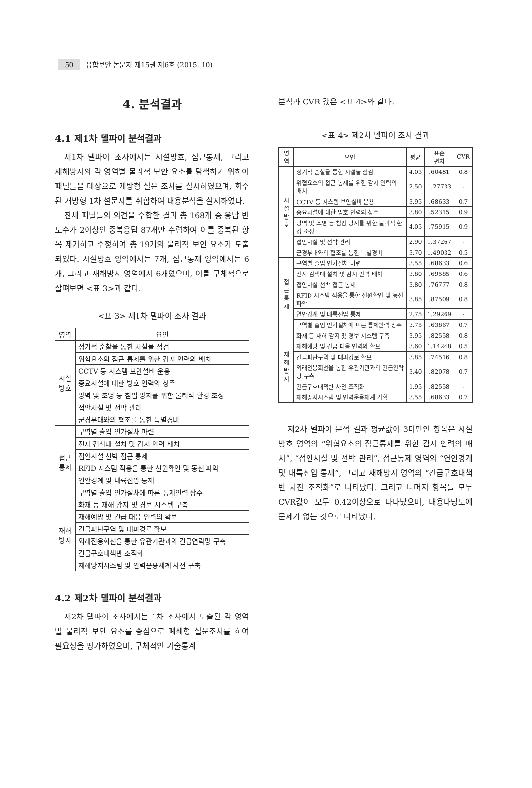50 융합보안 논문지 제15권 제6호 (2015. 10)
4. 분석결과
4.1 제1차 델파이 분석결과
제1차 델파이 조사에서는 시설방호, 접근통제, 그리고 재해방지의 각 영역별 물리적 보안 요소를 탐색하기 위하여 패널들을 대상으로 개방형 설문 조사를 실시하였으며, 회수된 개방형 1차 설문지를 취합하여 내용분석을 실시하였다.
전체 패널들의 의견을 수합한 결과 총 168개 중 응답 빈도수가 2이상인 중복응답 87개만 수렴하여 이를 중복된 항목 제거하고 수정하여 총 19개의 물리적 보안 요소가 도출되었다. 시설방호 영역에서는 7개, 접근통제 영역에서는 6개, 그리고 재해방지 영역에서 6개였으며, 이를 구체적으로 살펴보면 <표 3>과 같다.
<표 3> 제1차 델파이 조사 결과
| 영역 | 요인 |
| --- | --- |
| 시설 방호 | 정기적 순찰을 통한 시설물 점검 |
| | 위협요소의 접근 통제를 위한 감시 인력의 배치 |
| | CCTV 등 시스템 보안설비 운용 |
| | 중요시설에 대한 방호 인력의 상주 |
| | 방벽 및 조명 등 침입 방지를 위한 물리적 환경 조성 |
| | 접안시설 및 선박 관리 |
| | 군경부대와의 협조를 통한 특별경비 |
| 접근 통제 | 구역별 출입 인가절차 마련 |
| | 전자 검색대 설치 및 감시 인력 배치 |
| | 접안시설 선박 접근 통제 |
| | RFID 시스템 적용을 통한 신원확인 및 동선 파악 |
| | 연안경계 및 내륙진입 통제 |
| | 구역별 출입 인가절차에 따른 통제인력 상주 |
| 재해 방지 | 화재 등 재해 감지 및 경보 시스템 구축 |
| | 재해예방 및 긴급 대응 인력의 확보 |
| | 긴급피난구역 및 대피경로 확보 |
| | 외래전용회선을 통한 유관기관과의 긴급연락망 구축 |
| | 긴급구호대책반 조직화 |
| | 재해방지시스템 및 인력운용체계 사전 구축 |
4.2 제2차 델파이 분석결과
제2차 델파이 조사에서는 1차 조사에서 도출된 각 영역별 물리적 보안 요소를 중심으로 폐쇄형 설문조사를 하여 필요성을 평가하였으며, 구체적인 기술통계
분석과 CVR 값은 <표 4>와 같다.
<표 4> 제2차 델파이 조사 결과
| 영역 | 요인 | 평균 | 표준 편차 | CVR |
| --- | --- | --- | --- | --- |
| 시설 방호 | 정기적 순찰을 통한 시설물 점검 | 4.05 | .60481 | 0.8 |
| | 위협요소의 접근 통제를 위한 감시 인력의 배치 | 2.50 | 1.27733 | - |
| | CCTV 등 시스템 보안설비 운용 | 3.95 | .68633 | 0.7 |
| | 중요시설에 대한 방호 인력의 상주 | 3.80 | .52315 | 0.9 |
| | 방벽 및 조명 등 침입 방지를 위한 물리적 환경 조성 | 4.05 | .75915 | 0.9 |
| | 접안시설 및 선박 관리 | 2.90 | 1.37267 | - |
| | 군경부대와의 협조를 통한 특별경비 | 3.70 | 1.49032 | 0.5 |
| 접근 통제 | 구역별 출입 인가절차 마련 | 3.55 | .68633 | 0.6 |
| | 전자 검색대 설치 및 감시 인력 배치 | 3.80 | .69585 | 0.6 |
| | 접안시설 선박 접근 통제 | 3.80 | .76777 | 0.8 |
| | RFID 시스템 적용을 통한 신원확인 및 동선 파악 | 3.85 | .87509 | 0.8 |
| | 연안경계 및 내륙진입 통제 | 2.75 | 1.29269 | - |
| | 구역별 출입 인가절차에 따른 통제인력 상주 | 3.75 | .63867 | 0.7 |
| 재해 방지 | 화재 등 재해 감지 및 경보 시스템 구축 | 3.95 | .82558 | 0.8 |
| | 재해예방 및 긴급 대응 인력의 확보 | 3.60 | 1.14248 | 0.5 |
| | 긴급피난구역 및 대피경로 확보 | 3.85 | .74516 | 0.8 |
| | 외래전용회선을 통한 유관기관과의 긴급연락망 구축 | 3.40 | .82078 | 0.7 |
| | 긴급구호대책반 사전 조직화 | 1.95 | .82558 | - |
| | 재해방지시스템 및 인력운용체계 기획 | 3.55 | .68633 | 0.7 |
제2차 델파이 분석 결과 평균값이 3미만인 항목은 시설방호 영역의 “위협요소의 접근통제를 위한 감시 인력의 배치”, “접안시설 및 선박 관리”, 접근통제 영역의 “연안경계 및 내륙진입 통제”, 그리고 재해방지 영역의 “긴급구호대책반 사전 조직화”로 나타났다. 그리고 나머지 항목들 모두 CVR값이 모두 0.42이상으로 나타났으며, 내용타당도에 문제가 없는 것으로 나타났다.